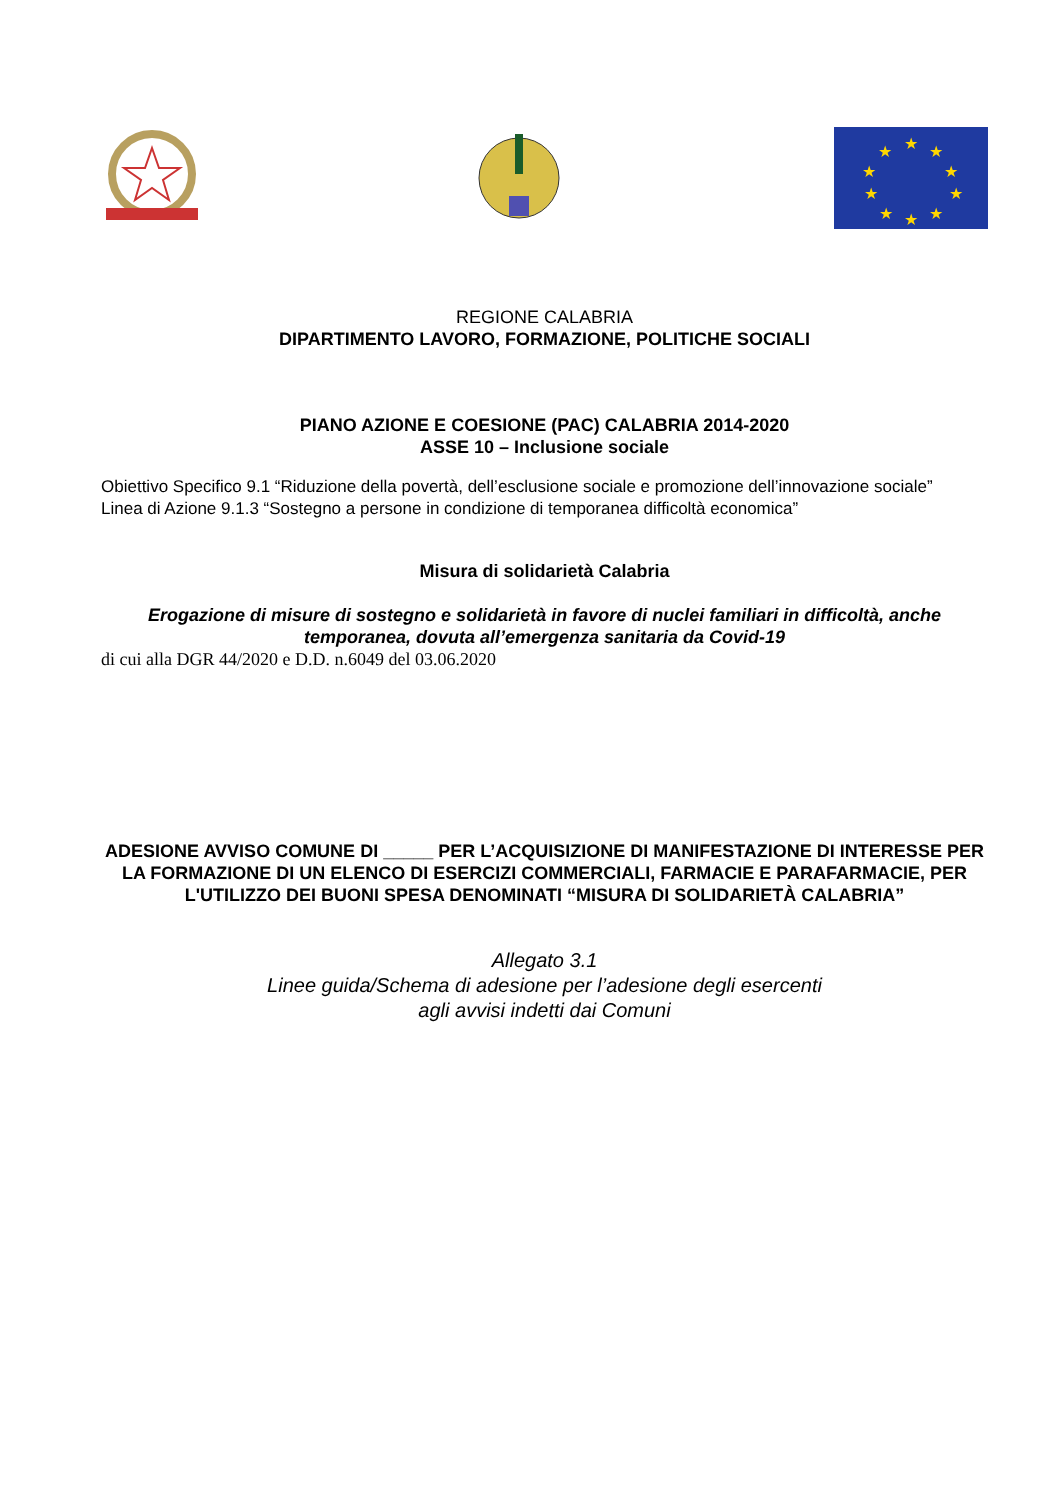★
★
★
★
★
★
★
★
★
★
REGIONE CALABRIA
DIPARTIMENTO LAVORO, FORMAZIONE, POLITICHE SOCIALI
PIANO AZIONE E COESIONE (PAC) CALABRIA 2014-2020
ASSE 10 – Inclusione sociale
Obiettivo Specifico 9.1 “Riduzione della povertà, dell’esclusione sociale e promozione dell’innovazione sociale”
Linea di Azione 9.1.3 “Sostegno a persone in condizione di temporanea difficoltà economica”
Misura di solidarietà Calabria
Erogazione di misure di sostegno e solidarietà in favore di nuclei familiari in difficoltà, anche temporanea, dovuta all’emergenza sanitaria da Covid-19
di cui alla DGR 44/2020 e D.D. n.6049 del 03.06.2020
ADESIONE AVVISO COMUNE DI _____ PER L’ACQUISIZIONE DI MANIFESTAZIONE DI INTERESSE PER LA FORMAZIONE DI UN ELENCO DI ESERCIZI COMMERCIALI, FARMACIE E PARAFARMACIE, PER L'UTILIZZO DEI BUONI SPESA DENOMINATI “MISURA DI SOLIDARIETÀ CALABRIA”
Allegato 3.1
Linee guida/Schema di adesione per l’adesione degli esercenti
agli avvisi indetti dai Comuni